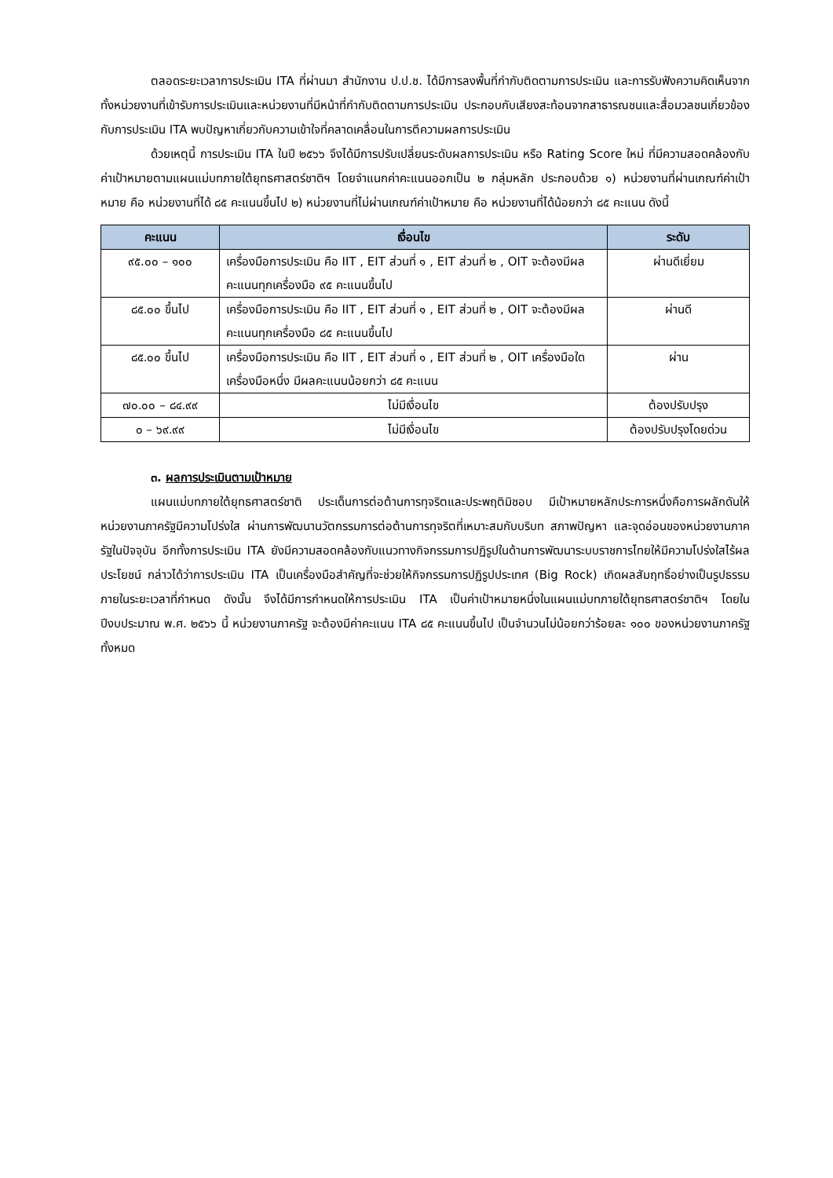ตลอดระยะเวลาการประเมิน ITA ที่ผ่านมา สำนักงาน ป.ป.ช. ได้มีการลงพื้นที่กำกับติดตามการประเมิน และการรับฟังความคิดเห็นจากทั้งหน่วยงานที่เข้ารับการประเมินและหน่วยงานที่มีหน้าที่กำกับติดตามการประเมิน ประกอบกับเสียงสะท้อนจากสาธารณชนและสื่อมวลชนเกี่ยวข้องกับการประเมิน ITA พบปัญหาเกี่ยวกับความเข้าใจที่คลาดเคลื่อนในการตีความผลการประเมิน
ด้วยเหตุนี้ การประเมิน ITA ในปี ๒๕๖๖ จึงได้มีการปรับเปลี่ยนระดับผลการประเมิน หรือ Rating Score ใหม่ ที่มีความสอดคล้องกับค่าเป้าหมายตามแผนแม่บทภายใต้ยุทธศาสตร์ชาติฯ โดยจำแนกค่าคะแนนออกเป็น ๒ กลุ่มหลัก ประกอบด้วย ๑) หน่วยงานที่ผ่านเกณฑ์ค่าเป้าหมาย คือ หน่วยงานที่ได้ ๘๕ คะแนนขึ้นไป ๒) หน่วยงานที่ไม่ผ่านเกณฑ์ค่าเป้าหมาย คือ หน่วยงานที่ได้น้อยกว่า ๘๕ คะแนน ดังนี้
| คะแนน | เงื่อนไข | ระดับ |
| --- | --- | --- |
| ๙๕.๐๐ – ๑๐๐ | เครื่องมือการประเมิน คือ IIT , EIT ส่วนที่ ๑ , EIT ส่วนที่ ๒ , OIT จะต้องมีผลคะแนนทุกเครื่องมือ ๙๕ คะแนนขึ้นไป | ผ่านดีเยี่ยม |
| ๘๕.๐๐ ขึ้นไป | เครื่องมือการประเมิน คือ IIT , EIT ส่วนที่ ๑ , EIT ส่วนที่ ๒ , OIT จะต้องมีผลคะแนนทุกเครื่องมือ ๘๕ คะแนนขึ้นไป | ผ่านดี |
| ๘๕.๐๐ ขึ้นไป | เครื่องมือการประเมิน คือ IIT , EIT ส่วนที่ ๑ , EIT ส่วนที่ ๒ , OIT เครื่องมือใดเครื่องมือหนึ่ง มีผลคะแนนน้อยกว่า ๘๕ คะแนน | ผ่าน |
| ๗๐.๐๐ – ๘๔.๙๙ | ไม่มีเงื่อนไข | ต้องปรับปรุง |
| ๐ – ๖๙.๙๙ | ไม่มีเงื่อนไข | ต้องปรับปรุงโดยด่วน |
๓. ผลการประเมินตามเป้าหมาย
แผนแม่บทภายใต้ยุทธศาสตร์ชาติ ประเด็นการต่อต้านการทุจริตและประพฤติมิชอบ มีเป้าหมายหลักประการหนึ่งคือการผลักดันให้หน่วยงานภาครัฐมีความโปร่งใส ผ่านการพัฒนานวัตกรรมการต่อต้านการทุจริตที่เหมาะสมกับบริบท สภาพปัญหา และจุดอ่อนของหน่วยงานภาครัฐในปัจจุบัน อีกทั้งการประเมิน ITA ยังมีความสอดคล้องกับแนวทางกิจกรรมการปฏิรูปในด้านการพัฒนาระบบราชการไทยให้มีความโปร่งใสไร้ผลประโยชน์ กล่าวได้ว่าการประเมิน ITA เป็นเครื่องมือสำคัญที่จะช่วยให้กิจกรรมการปฏิรูปประเทศ (Big Rock) เกิดผลสัมฤทธิ์อย่างเป็นรูปธรรมภายในระยะเวลาที่กำหนด ดังนั้น จึงได้มีการกำหนดให้การประเมิน ITA เป็นค่าเป้าหมายหนึ่งในแผนแม่บทภายใต้ยุทธศาสตร์ชาติฯ โดยในปีงบประมาณ พ.ศ. ๒๕๖๖ นี้ หน่วยงานภาครัฐ จะต้องมีค่าคะแนน ITA ๘๕ คะแนนขึ้นไป เป็นจำนวนไม่น้อยกว่าร้อยละ ๑๐๐ ของหน่วยงานภาครัฐทั้งหมด